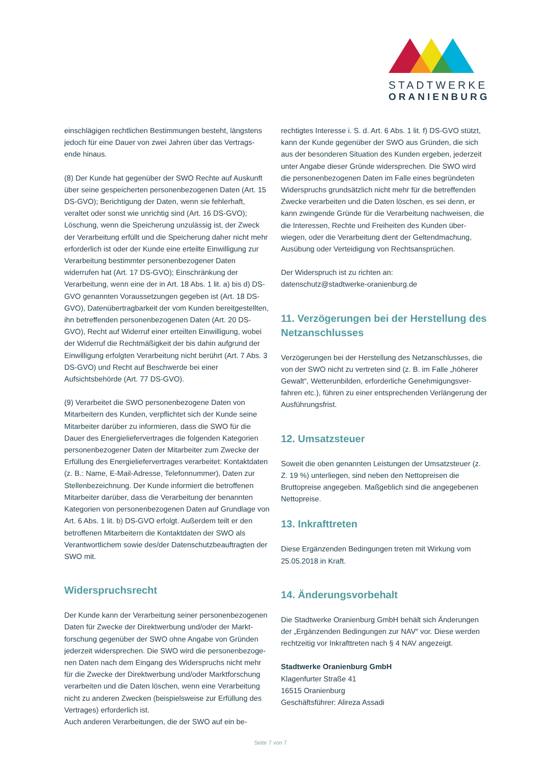STADTWERKE
ORANIENBURG
einschlägigen rechtlichen Bestimmungen besteht, längstens jedoch für eine Dauer von zwei Jahren über das Vertrags-ende hinaus.
(8) Der Kunde hat gegenüber der SWO Rechte auf Auskunft über seine gespeicherten personenbezogenen Daten (Art. 15 DS-GVO); Berichtigung der Daten, wenn sie fehlerhaft, veraltet oder sonst wie unrichtig sind (Art. 16 DS-GVO); Löschung, wenn die Speicherung unzulässig ist, der Zweck der Verarbeitung erfüllt und die Speicherung daher nicht mehr erforderlich ist oder der Kunde eine erteilte Einwilligung zur Verarbeitung bestimmter personenbezogener Daten widerrufen hat (Art. 17 DS-GVO); Einschränkung der Verarbeitung, wenn eine der in Art. 18 Abs. 1 lit. a) bis d) DS-GVO genannten Voraussetzungen gegeben ist (Art. 18 DS-GVO), Datenübertragbarkeit der vom Kunden bereitgestellten, ihn betreffenden personenbezogenen Daten (Art. 20 DS-GVO), Recht auf Widerruf einer erteilten Einwilligung, wobei der Widerruf die Rechtmäßigkeit der bis dahin aufgrund der Einwilligung erfolgten Verarbeitung nicht berührt (Art. 7 Abs. 3 DS-GVO) und Recht auf Beschwerde bei einer Aufsichtsbehörde (Art. 77 DS-GVO).
(9) Verarbeitet die SWO personenbezogene Daten von Mitarbeitern des Kunden, verpflichtet sich der Kunde seine Mitarbeiter darüber zu informieren, dass die SWO für die Dauer des Energieliefervertrages die folgenden Kategorien personenbezogener Daten der Mitarbeiter zum Zwecke der Erfüllung des Energieliefervertrages verarbeitet: Kontaktdaten (z. B.: Name, E-Mail-Adresse, Telefonnummer), Daten zur Stellenbezeichnung. Der Kunde informiert die betroffenen Mitarbeiter darüber, dass die Verarbeitung der benannten Kategorien von personenbezogenen Daten auf Grundlage von Art. 6 Abs. 1 lit. b) DS-GVO erfolgt. Außerdem teilt er den betroffenen Mitarbeitern die Kontaktdaten der SWO als Verantwortlichem sowie des/der Datenschutzbeauftragten der SWO mit.
Widerspruchsrecht
Der Kunde kann der Verarbeitung seiner personenbezogenen Daten für Zwecke der Direktwerbung und/oder der Markt-forschung gegenüber der SWO ohne Angabe von Gründen jederzeit widersprechen. Die SWO wird die personenbezoge-nen Daten nach dem Eingang des Widerspruchs nicht mehr für die Zwecke der Direktwerbung und/oder Marktforschung verarbeiten und die Daten löschen, wenn eine Verarbeitung nicht zu anderen Zwecken (beispielsweise zur Erfüllung des Vertrages) erforderlich ist.
Auch anderen Verarbeitungen, die der SWO auf ein be-
rechtigtes Interesse i. S. d. Art. 6 Abs. 1 lit. f) DS-GVO stützt, kann der Kunde gegenüber der SWO aus Gründen, die sich aus der besonderen Situation des Kunden ergeben, jederzeit unter Angabe dieser Gründe widersprechen. Die SWO wird die personenbezogenen Daten im Falle eines begründeten Widerspruchs grundsätzlich nicht mehr für die betreffenden Zwecke verarbeiten und die Daten löschen, es sei denn, er kann zwingende Gründe für die Verarbeitung nachweisen, die die Interessen, Rechte und Freiheiten des Kunden über-wiegen, oder die Verarbeitung dient der Geltendmachung, Ausübung oder Verteidigung von Rechtsansprüchen.
Der Widerspruch ist zu richten an:
datenschutz@stadtwerke-oranienburg.de
11. Verzögerungen bei der Herstellung des Netzanschlusses
Verzögerungen bei der Herstellung des Netzanschlusses, die von der SWO nicht zu vertreten sind (z. B. im Falle „höherer Gewalt“, Wetterunbilden, erforderliche Genehmigungsver-fahren etc.), führen zu einer entsprechenden Verlängerung der Ausführungsfrist.
12. Umsatzsteuer
Soweit die oben genannten Leistungen der Umsatzsteuer (z. Z. 19 %) unterliegen, sind neben den Nettopreisen die Bruttopreise angegeben. Maßgeblich sind die angegebenen Nettopreise.
13. Inkrafttreten
Diese Ergänzenden Bedingungen treten mit Wirkung vom 25.05.2018 in Kraft.
14. Änderungsvorbehalt
Die Stadtwerke Oranienburg GmbH behält sich Änderungen der „Ergänzenden Bedingungen zur NAV“ vor. Diese werden rechtzeitig vor Inkrafttreten nach § 4 NAV angezeigt.
Stadtwerke Oranienburg GmbH
Klagenfurter Straße 41
16515 Oranienburg
Geschäftsführer: Alireza Assadi
Seite 7 von 7